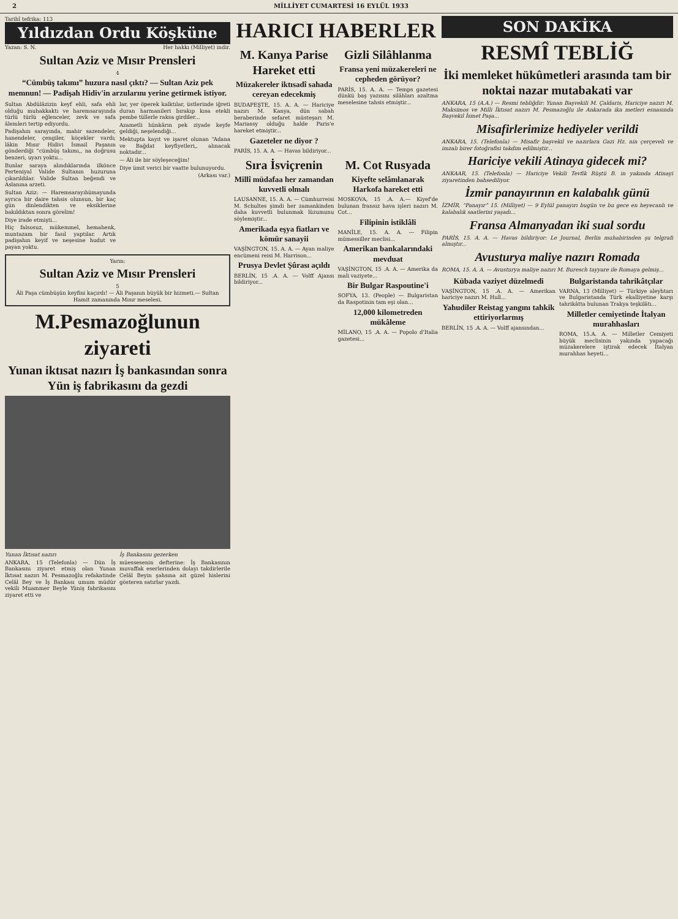2 MİLLİYET CUMARTESİ 16 EYLÜL 1933
Tarihî tefrika: 113
Yıldızdan Ordu Köşküne
Yazan: S. N. Her hakkı (Milliyet) indir.
Sultan Aziz ve Mısır Prensleri
4
“Cümbüş takımı” huzura nasıl çıktı? — Sultan Aziz pek memnun! — Padişah Hidiv'in arzularını yerine getirmek istiyor.
Sultan Abdülâzizin keyf ehli, safa ehli olduğu muhakkaktı ve haremsarayında türlü türlü eğlenceler, zevk ve safa âlemleri tertip ediyordu.
Padişahın sarayında, mahir sazendeler, hanendeler, çengiler, köçekler vardı; lâkin Mısır Hidivi İsmail Paşanın gönderdiği “cümbüş takımı,, na doğrusu benzeri, uyarı yoktu...
Bunlar saraya alındıklarında ilkönce Perteniyal Valide Sultanın huzuruna çıkarıldılar. Valide Sultan beğendi ve Aslanına arzeti.
Sultan Aziz: — Haremsarayıhümayunda ayrıca bir daire tahsis olunsun, bir kaç gün dinlendikten ve eksiklerine bakıldıktan sonra görelim!
Diye irade etmişti...
Hiç falsosuz, mükemmel, hemahenk, muntazam bir fasıl yaptılar. Artık padişahın keyif ve neşesine hudut ve payan yoktu.
lar, yer öperek kalktılar, üstlerinde iğreti duran harmanileri bırakıp kısa etekli pembe tüllerle raksa girdiler...
Azametli hünkârın pek ziyade keyfe geldiği, neşelendiği...
Mektupta kayıt ve işaret olunan “Adana ve Bağdat keyfiyetleri,, alınacak noktadır...
— Âli ile bir söyleşeceğim!
Diye ümit verici bir vaatte bulunuyordu.
(Arkası var.)
Yarın:
Sultan Aziz ve Mısır Prensleri
5
Âli Paşa cümbüşün keyfini kaçırdı! — Âli Paşanın büyük bir hizmeti.— Sultan Hamit zamanında Mısır meselesi.
M.Pesmazoğlunun ziyareti
Yunan iktısat nazırı İş bankasından sonra Yün iş fabrikasını da gezdi
Yunan İktısat nazırı
ANKARA, 15 (Telefonla) — Dün İş Bankasını ziyaret etmiş olan Yunan İktısat nazırı M. Pesmazoğlu refakatinde Celâl Bey ve İş Bankası umum müdür vekili Muammer Beyle Yüniş fabrikasını ziyaret etti ve
İş Bankasını gezerken
müessesenin defterine: İş Bankasının muvaffak eserlerinden dolayı takdirlerile Celâl Beyin şahsına ait güzel hislerini gösteren satırlar yazdı.
HARICI HABERLER
M. Kanya Parise Hareket etti
Müzakereler iktısadî sahada cereyan edecekmiş
BUDAPEŞTE, 15. A. A. — Hariciye nazırı M. Kanya, dün sabah beraberinde sefaret müsteşarı M. Mariassy olduğu halde Paris'e hareket etmiştir...
Gazeteler ne diyor ?
PARİS, 15. A. A. — Havas bildiriyor...
Gizli Silâhlanma
Fransa yeni müzakereleri ne cepheden görüyor?
PARİS, 15. A. A. — Temps gazetesi dünkü baş yazısını silâhları azaltma meselesine tahsis etmiştir...
Sıra İsviçrenin
Millî müdafaa her zamandan kuvvetli olmalı
LAUSANNE, 15. A. A. — Cümhurreisi M. Schultes şimdi her zamankinden daha kuvvetli bulunmak lüzumunu söylemiştir...
Amerikada eşya fiatları ve kömür sanayii
VAŞİNGTON, 15. A. A. — Ayan maliyе encümeni reisi M. Harrison...
Prusya Devlet Şûrası açıldı
BERLİN, 15 .A. A. — Volff Ajansı bildiriyor...
M. Cot Rusyada
Kiyefte selâmlanarak Harkofa hareket etti
MOSKOVA, 15 .A. A.— Kiyef'de bulunan fransız hava işleri nazırı M. Cot...
Filipinin istiklâli
MANİLE, 15. A. A. — Filipin mümessiller meclisi...
Amerikan bankalarındaki mevduat
VAŞİNGTON, 15 .A. A. — Amerika da mali vaziyete...
Bir Bulgar Raspoutine'i
SOFYA, 13. (People) — Bulgaristan da Raspotinin tam eşi olan...
12,000 kilometreden mükâleme
MİLANO, 15 .A. A. — Popolo d'Italia gazetesi...
SON DAKİKA
RESMÎ TEBLİĞ
İki memleket hükûmetleri arasında tam bir noktai nazar mutabakati var
ANKARA, 15 (A.A.) — Resmi tebliğdir: Yunan Başvekili M. Çaldaris, Hariciye nazırı M. Maksimos ve Milli İktısat nazırı M. Pesmazoğlu ile Ankarada ika metleri esnasında Başvekil İsmet Paşa...
Misafirlerimize hediyeler verildi
ANKARA, 15. (Telefonla) — Misafir başvekil ve nazırlara Gazi Hz. nin çerçeveli ve imzalı birer fotoğrafisi takdim edilmiştir...
Hariciye vekili Atinaya gidecek mi?
ANKAAR, 15. (Telefonla) — Hariciye Vekili Tevfik Rüştü B. in yakında Atinayi ziyaretinden bahsediliyor.
İzmir panayırının en kalabalık günü
İZMİR, “Panayır” 15. (Milliyet) — 9 Eylül panayırı bugün ve bu gece en heyecanlı ve kalabalık saatlerini yaşadı...
Fransa Almanyadan iki sual sordu
PARİS, 15. A. A. — Havas bildiriyor: Le Journal, Berlin muhabirinden şu telgrafı almıştır...
Avusturya maliye nazırı Romada
ROMA, 15. A. A. — Avusturya maliye nazırı M. Buresch tayyare ile Romaya gelmiş...
Kübada vaziyet düzelmedi
VAŞİNGTON, 15 .A. A. — Amerikan hariciye nazırı M. Hull...
Yahudiler Reistag yangını tahkik ettiriyorlarmış
BERLİN, 15 .A. A. — Volff ajansından...
Bulgaristanda tahrikâtçılar
VARNA, 13 (Milliyet) — Türkiye aleyhtarı ve Bulgaristanda Türk ekalliyetine karşı tahrikâtta bulunan Trakya teşkilâtı...
Milletler cemiyetinde İtalyan murahhasları
ROMA, 15.A. A. — Milletler Cemiyeti büyük meclisinin yakında yapacağı müzakerelere iştirak edecek İtalyan murahhas heyeti...